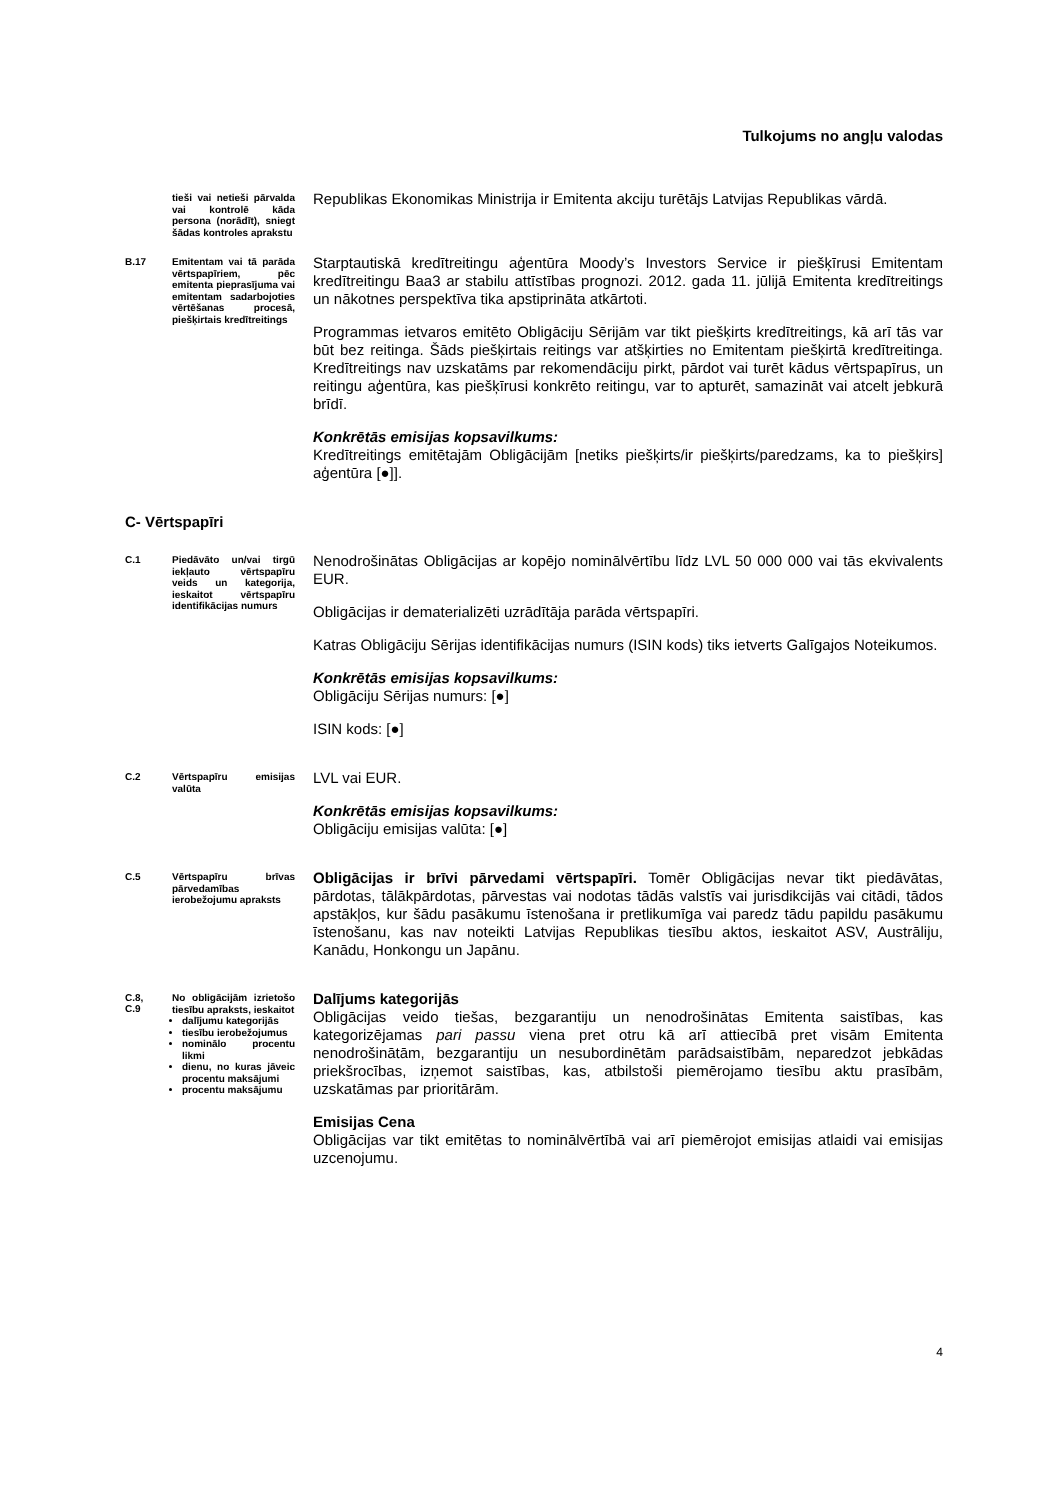Tulkojums no angļu valodas
tieši vai netieši pārvalda vai kontrolē kāda persona (norādīt), sniegt šādas kontroles aprakstu
Republikas Ekonomikas Ministrija ir Emitenta akciju turētājs Latvijas Republikas vārdā.
B.17
Emitentam vai tā parāda vērtspapīriem, pēc emitenta pieprasījuma vai emitentam sadarbojoties vērtēšanas procesā, piešķirtais kredītreitings
Starptautiskā kredītreitingu aģentūra Moody’s Investors Service ir piešķīrusi Emitentam kredītreitingu Baa3 ar stabilu attīstības prognozi. 2012. gada 11. jūlijā Emitenta kredītreitings un nākotnes perspektīva tika apstiprināta atkārtoti.
Programmas ietvaros emitēto Obligāciju Sērijām var tikt piešķirts kredītreitings, kā arī tās var būt bez reitinga. Šāds piešķirtais reitings var atšķirties no Emitentam piešķirtā kredītreitinga. Kredītreitings nav uzskatāms par rekomendāciju pirkt, pārdot vai turēt kādus vērtspapīrus, un reitingu aģentūra, kas piešķīrusi konkrēto reitingu, var to apturēt, samazināt vai atcelt jebkurā brīdī.
Konkrētās emisijas kopsavilkums:
Kredītreitings emitētajām Obligācijām [netiks piešķirts/ir piešķirts/paredzams, ka to piešķirs] aģentūra [●]].
C- Vērtspapīri
C.1
Piedāvāto un/vai tirgū iekļauto vērtspapīru veids un kategorija, ieskaitot vērtspapīru identifikācijas numurs
Nenodrošinātas Obligācijas ar kopējo nominālvērtību līdz LVL 50 000 000 vai tās ekvivalents EUR.
Obligācijas ir dematerializēti uzrādītāja parāda vērtspapīri.
Katras Obligāciju Sērijas identifikācijas numurs (ISIN kods) tiks ietverts Galīgajos Noteikumos.
Konkrētās emisijas kopsavilkums:
Obligāciju Sērijas numurs: [●]
ISIN kods: [●]
C.2
Vērtspapīru emisijas valūta
LVL vai EUR.
Konkrētās emisijas kopsavilkums:
Obligāciju emisijas valūta: [●]
C.5
Vērtspapīru brīvas pārvedamības ierobežojumu apraksts
Obligācijas ir brīvi pārvedami vērtspapīri. Tomēr Obligācijas nevar tikt piedāvātas, pārdotas, tālākpārdotas, pārvestas vai nodotas tādās valstīs vai jurisdikcijās vai citādi, tādos apstākļos, kur šādu pasākumu īstenošana ir pretlikumīga vai paredz tādu papildu pasākumu īstenošanu, kas nav noteikti Latvijas Republikas tiesību aktos, ieskaitot ASV, Austrāliju, Kanādu, Honkongu un Japānu.
C.8,
C.9
No obligācijām izrietošo tiesību apraksts, ieskaitot
dalījumu kategorijās
tiesību ierobežojumus
nominālo procentu likmi
dienu, no kuras jāveic procentu maksājumi
procentu maksājumu
Dalījums kategorijās
Obligācijas veido tiešas, bezgarantiju un nenodrošinātas Emitenta saistības, kas kategorizējamas pari passu viena pret otru kā arī attiecībā pret visām Emitenta nenodrošinātām, bezgarantiju un nesubordinētām parādsaistībām, neparedzot jebkādas priekšrocības, izņemot saistības, kas, atbilstoši piemērojamo tiesību aktu prasībām, uzskatāmas par prioritārām.
Emisijas Cena
Obligācijas var tikt emitētas to nominālvērtībā vai arī piemērojot emisijas atlaidi vai emisijas uzcenojumu.
4